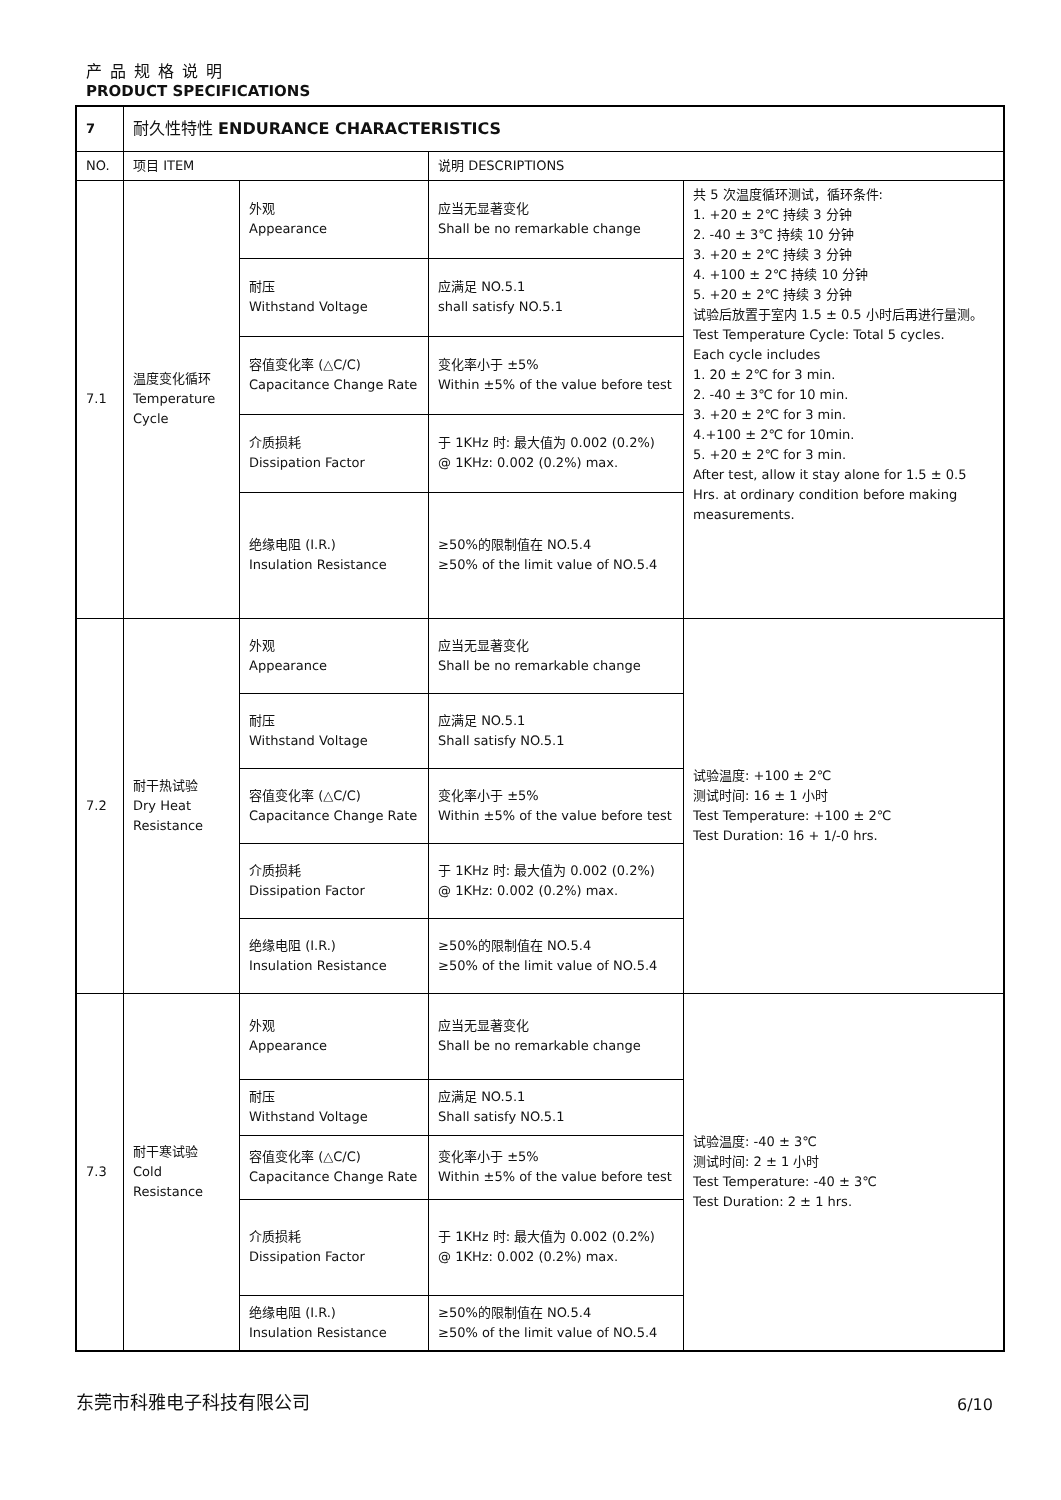产品规格说明
PRODUCT SPECIFICATIONS
| 7 | 耐久性特性 ENDURANCE CHARACTERISTICS | | | |
| NO. | 项目 ITEM | | 说明 DESCRIPTIONS | |
| 7.1 | 温度变化循环 Temperature Cycle | 外观 Appearance | 应当无显著变化 Shall be no remarkable change | 共 5 次温度循环测试，循环条件: 1. +20 ± 2℃ 持续 3 分钟 2. -40 ± 3℃ 持续 10 分钟 3. +20 ± 2℃ 持续 3 分钟 4. +100 ± 2℃ 持续 10 分钟 5. +20 ± 2℃ 持续 3 分钟 试验后放置于室内 1.5 ± 0.5 小时后再进行量测。 Test Temperature Cycle: Total 5 cycles. Each cycle includes 1. 20 ± 2℃ for 3 min. 2. -40 ± 3℃ for 10 min. 3. +20 ± 2℃ for 3 min. 4.+100 ± 2℃ for 10min. 5. +20 ± 2℃ for 3 min. After test, allow it stay alone for 1.5 ± 0.5 Hrs. at ordinary condition before making measurements. |
| | | 耐压 Withstand Voltage | 应满足 NO.5.1 shall satisfy NO.5.1 | |
| | | 容值变化率 (△C/C) Capacitance Change Rate | 变化率小于 ±5% Within ±5% of the value before test | |
| | | 介质损耗 Dissipation Factor | 于 1KHz 时: 最大值为 0.002 (0.2%) @ 1KHz: 0.002 (0.2%) max. | |
| | | 绝缘电阻 (I.R.) Insulation Resistance | ≥50%的限制值在 NO.5.4 ≥50% of the limit value of NO.5.4 | |
| 7.2 | 耐干热试验 Dry Heat Resistance | 外观 Appearance | 应当无显著变化 Shall be no remarkable change | 试验温度: +100 ± 2℃ 测试时间: 16 ± 1 小时 Test Temperature: +100 ± 2℃ Test Duration: 16 + 1/-0 hrs. |
| | | 耐压 Withstand Voltage | 应满足 NO.5.1 Shall satisfy NO.5.1 | |
| | | 容值变化率 (△C/C) Capacitance Change Rate | 变化率小于 ±5% Within ±5% of the value before test | |
| | | 介质损耗 Dissipation Factor | 于 1KHz 时: 最大值为 0.002 (0.2%) @ 1KHz: 0.002 (0.2%) max. | |
| | | 绝缘电阻 (I.R.) Insulation Resistance | ≥50%的限制值在 NO.5.4 ≥50% of the limit value of NO.5.4 | |
| 7.3 | 耐干寒试验 Cold Resistance | 外观 Appearance | 应当无显著变化 Shall be no remarkable change | 试验温度: -40 ± 3℃ 测试时间: 2 ± 1 小时 Test Temperature: -40 ± 3℃ Test Duration: 2 ± 1 hrs. |
| | | 耐压 Withstand Voltage | 应满足 NO.5.1 Shall satisfy NO.5.1 | |
| | | 容值变化率 (△C/C) Capacitance Change Rate | 变化率小于 ±5% Within ±5% of the value before test | |
| | | 介质损耗 Dissipation Factor | 于 1KHz 时: 最大值为 0.002 (0.2%) @ 1KHz: 0.002 (0.2%) max. | |
| | | 绝缘电阻 (I.R.) Insulation Resistance | ≥50%的限制值在 NO.5.4 ≥50% of the limit value of NO.5.4 | |
东莞市科雅电子科技有限公司 6/10